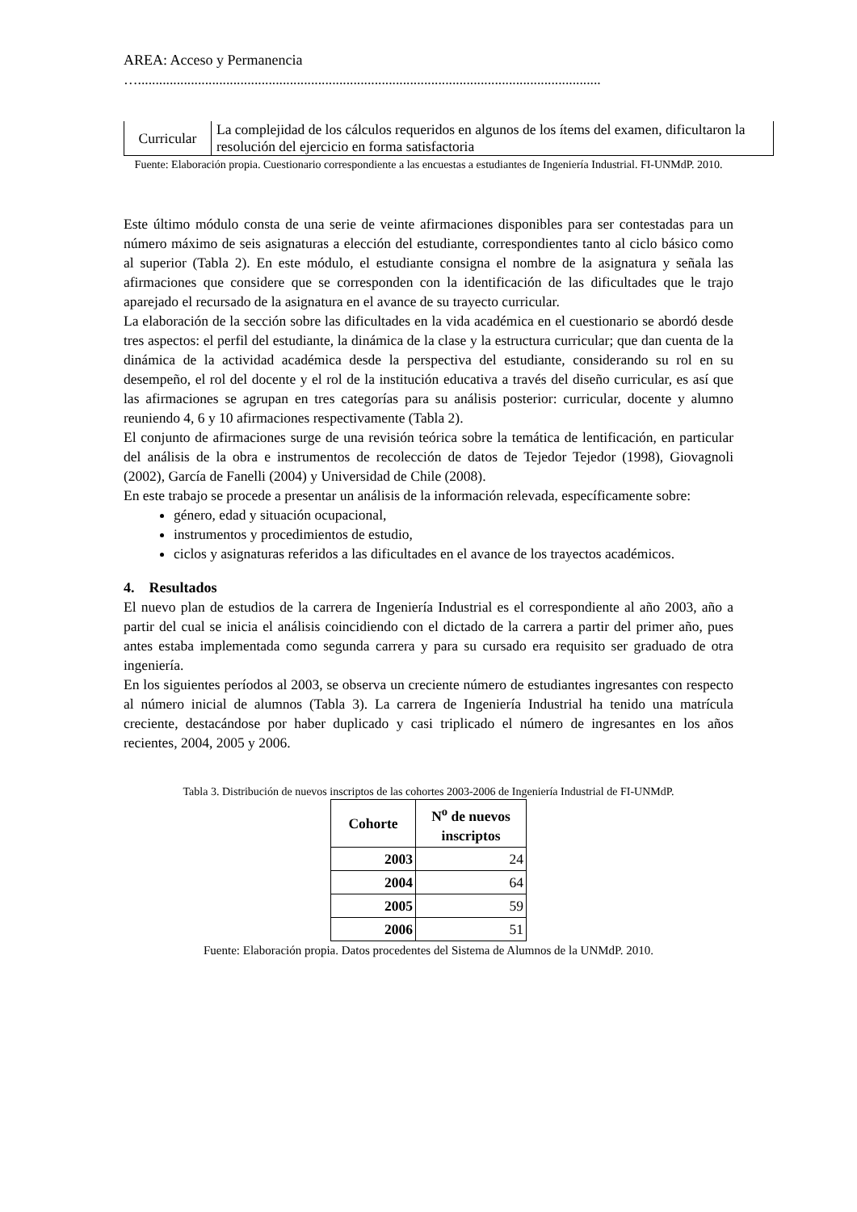AREA: Acceso y Permanencia
…...................................................................................................................................
| Curricular | La complejidad de los cálculos requeridos en algunos de los ítems del examen, dificultaron la resolución del ejercicio en forma satisfactoria |
Fuente: Elaboración propia. Cuestionario correspondiente a las encuestas a estudiantes de Ingeniería Industrial. FI-UNMdP. 2010.
Este último módulo consta de una serie de veinte afirmaciones disponibles para ser contestadas para un número máximo de seis asignaturas a elección del estudiante, correspondientes tanto al ciclo básico como al superior (Tabla 2). En este módulo, el estudiante consigna el nombre de la asignatura y señala las afirmaciones que considere que se corresponden con la identificación de las dificultades que le trajo aparejado el recursado de la asignatura en el avance de su trayecto curricular.
La elaboración de la sección sobre las dificultades en la vida académica en el cuestionario se abordó desde tres aspectos: el perfil del estudiante, la dinámica de la clase y la estructura curricular; que dan cuenta de la dinámica de la actividad académica desde la perspectiva del estudiante, considerando su rol en su desempeño, el rol del docente y el rol de la institución educativa a través del diseño curricular, es así que las afirmaciones se agrupan en tres categorías para su análisis posterior: curricular, docente y alumno reuniendo 4, 6 y 10 afirmaciones respectivamente (Tabla 2).
El conjunto de afirmaciones surge de una revisión teórica sobre la temática de lentificación, en particular del análisis de la obra e instrumentos de recolección de datos de Tejedor Tejedor (1998), Giovagnoli (2002), García de Fanelli (2004) y Universidad de Chile (2008).
En este trabajo se procede a presentar un análisis de la información relevada, específicamente sobre:
género, edad y situación ocupacional,
instrumentos y procedimientos de estudio,
ciclos y asignaturas referidos a las dificultades en el avance de los trayectos académicos.
4. Resultados
El nuevo plan de estudios de la carrera de Ingeniería Industrial es el correspondiente al año 2003, año a partir del cual se inicia el análisis coincidiendo con el dictado de la carrera a partir del primer año, pues antes estaba implementada como segunda carrera y para su cursado era requisito ser graduado de otra ingeniería.
En los siguientes períodos al 2003, se observa un creciente número de estudiantes ingresantes con respecto al número inicial de alumnos (Tabla 3). La carrera de Ingeniería Industrial ha tenido una matrícula creciente, destacándose por haber duplicado y casi triplicado el número de ingresantes en los años recientes, 2004, 2005 y 2006.
Tabla 3. Distribución de nuevos inscriptos de las cohortes 2003-2006 de Ingeniería Industrial de FI-UNMdP.
| Cohorte | N<sup>o</sup> de nuevos inscriptos |
| --- | --- |
| 2003 | 24 |
| 2004 | 64 |
| 2005 | 59 |
| 2006 | 51 |
Fuente: Elaboración propia. Datos procedentes del Sistema de Alumnos de la UNMdP. 2010.